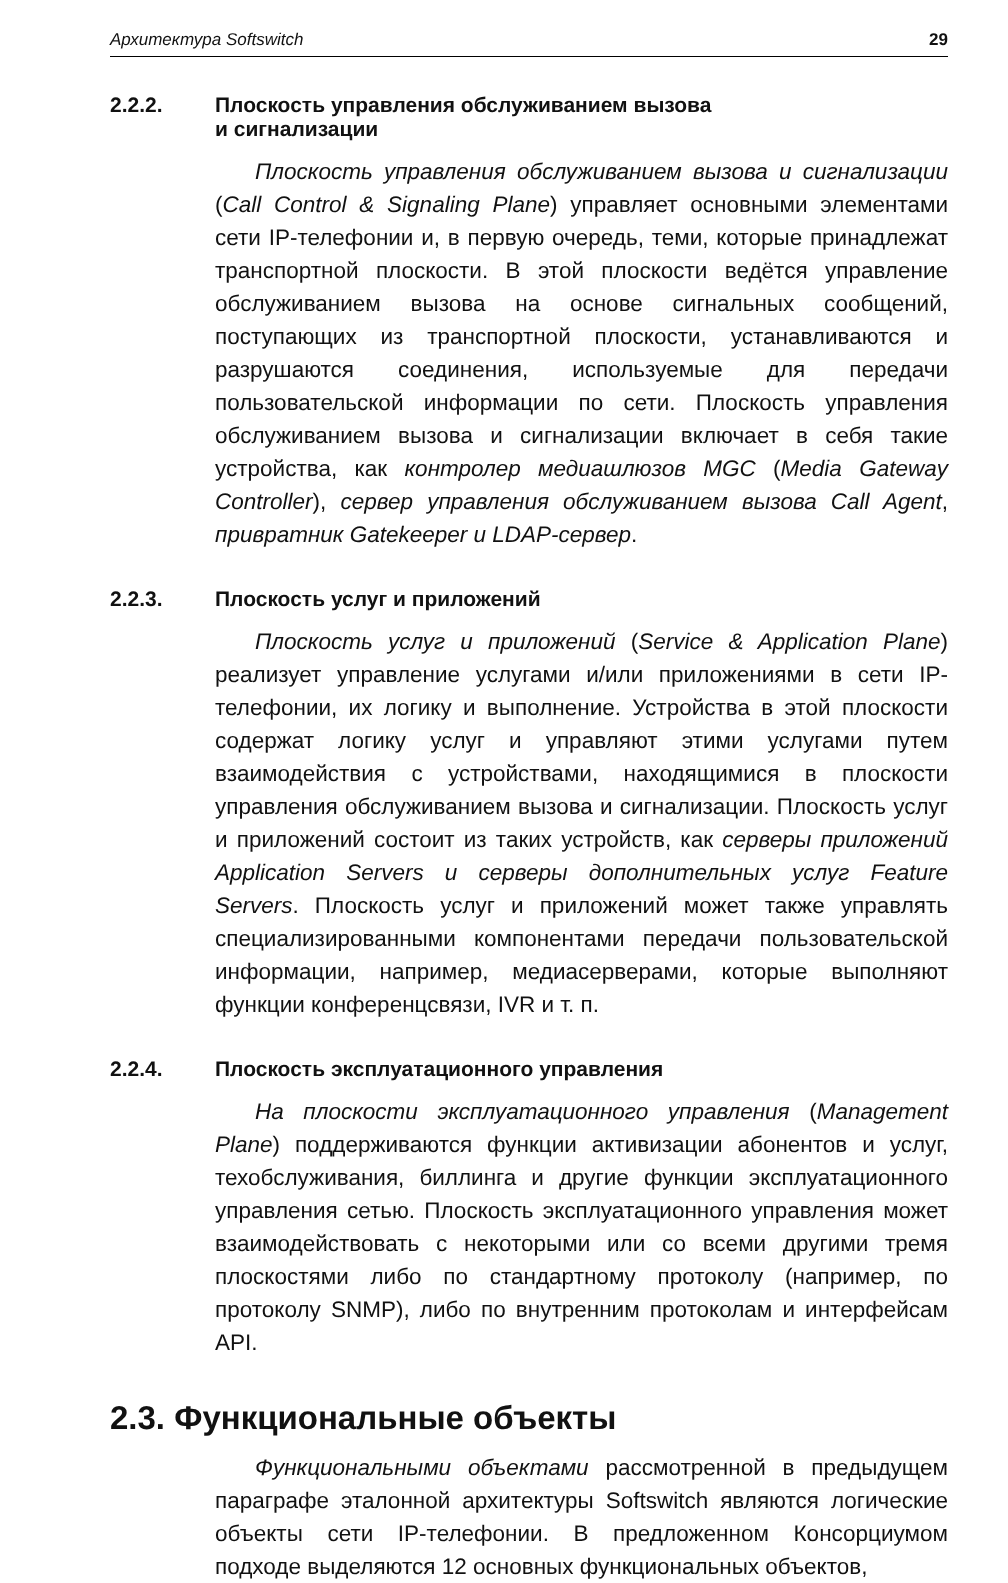Архитектура Softswitch 29
2.2.2. Плоскость управления обслуживанием вызова
и сигнализации
Плоскость управления обслуживанием вызова и сигнализации (Call Control & Signaling Plane) управляет основными элементами сети IP-телефонии и, в первую очередь, теми, которые принадлежат транспортной плоскости. В этой плоскости ведётся управление обслуживанием вызова на основе сигнальных сообщений, поступающих из транспортной плоскости, устанавливаются и разрушаются соединения, используемые для передачи пользовательской информации по сети. Плоскость управления обслуживанием вызова и сигнализации включает в себя такие устройства, как контролер медиашлюзов MGC (Media Gateway Controller), сервер управления обслуживанием вызова Call Agent, привратник Gatekeeper и LDAP-сервер.
2.2.3. Плоскость услуг и приложений
Плоскость услуг и приложений (Service & Application Plane) реализует управление услугами и/или приложениями в сети IP-телефонии, их логику и выполнение. Устройства в этой плоскости содержат логику услуг и управляют этими услугами путем взаимодействия с устройствами, находящимися в плоскости управления обслуживанием вызова и сигнализации. Плоскость услуг и приложений состоит из таких устройств, как серверы приложений Application Servers и серверы дополнительных услуг Feature Servers. Плоскость услуг и приложений может также управлять специализированными компонентами передачи пользовательской информации, например, медиасерверами, которые выполняют функции конференцсвязи, IVR и т. п.
2.2.4. Плоскость эксплуатационного управления
На плоскости эксплуатационного управления (Management Plane) поддерживаются функции активизации абонентов и услуг, техобслуживания, биллинга и другие функции эксплуатационного управления сетью. Плоскость эксплуатационного управления может взаимодействовать с некоторыми или со всеми другими тремя плоскостями либо по стандартному протоколу (например, по протоколу SNMP), либо по внутренним протоколам и интерфейсам API.
2.3. Функциональные объекты
Функциональными объектами рассмотренной в предыдущем параграфе эталонной архитектуры Softswitch являются логические объекты сети IP-телефонии. В предложенном Консорциумом подходе выделяются 12 основных функциональных объектов,